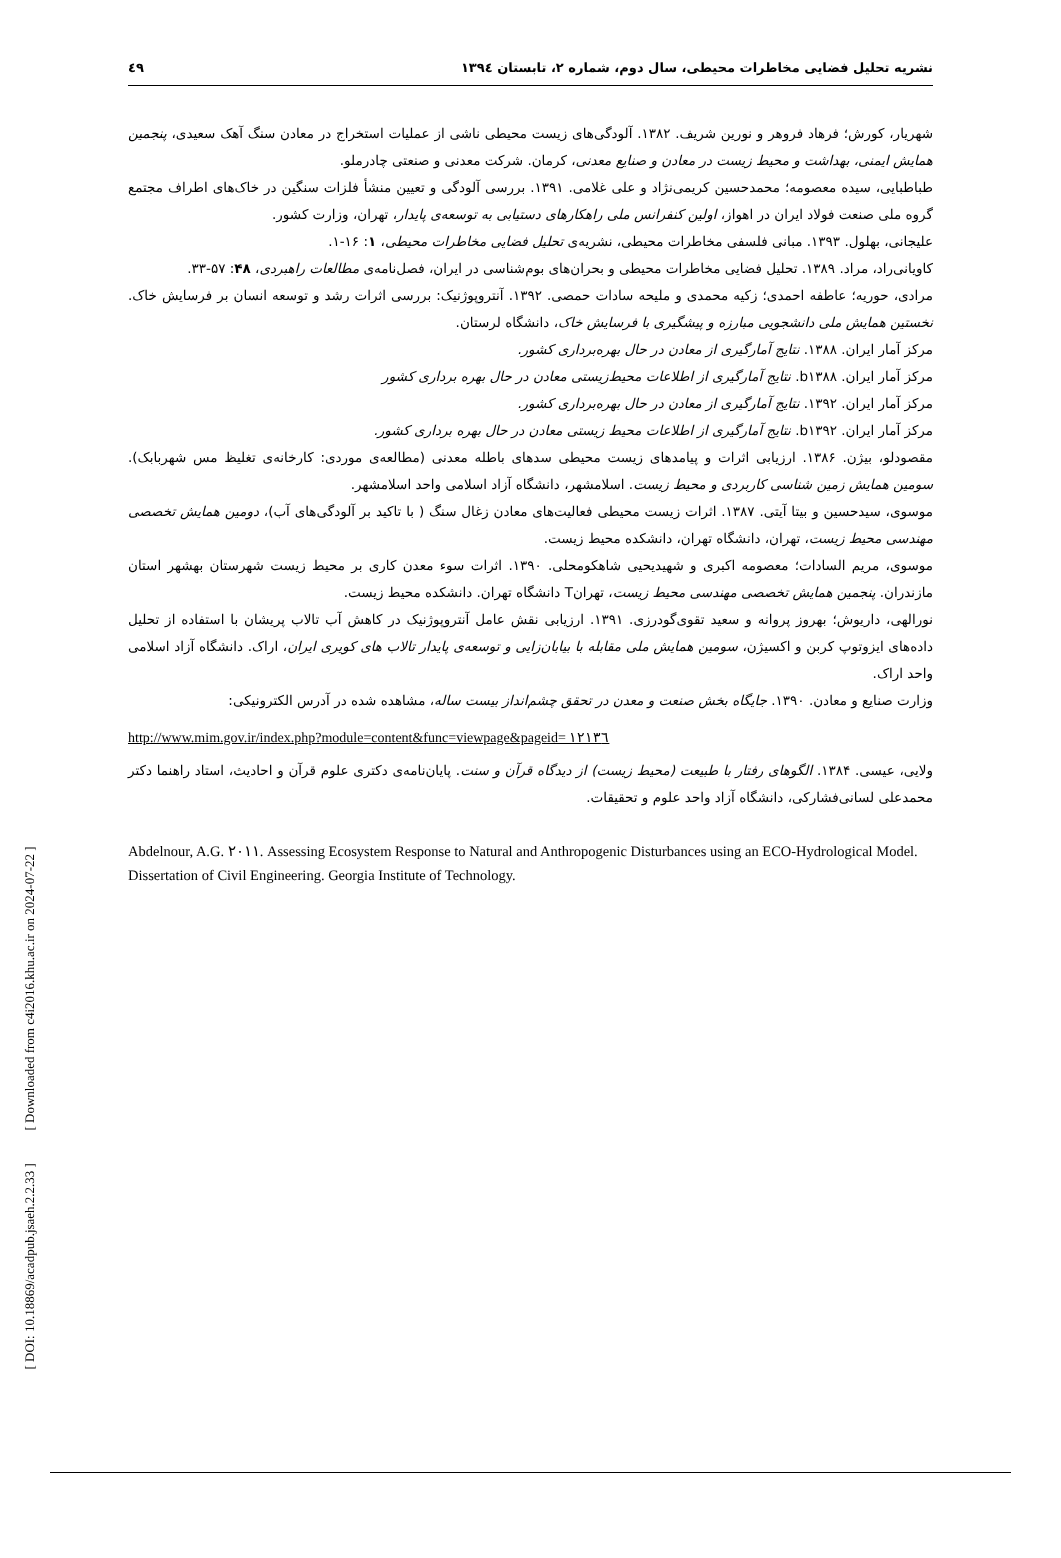نشریه تحلیل فضایی مخاطرات محیطی، سال دوم، شماره ۲، تابستان ۱۳۹٤ ٤۹
شهریار، کورش؛ فرهاد فروهر و نورین شریف. ۱۳۸۲. آلودگی‌های زیست محیطی ناشی از عملیات استخراج در معادن سنگ آهک سعیدی، پنجمین همایش ایمنی، بهداشت و محیط زیست در معادن و صنایع معدنی، کرمان. شرکت معدنی و صنعتی چادرملو.
طباطبایی، سیده معصومه؛ محمدحسین کریمی‌نژاد و علی غلامی. ۱۳۹۱. بررسی آلودگی و تعیین منشأ فلزات سنگین در خاک‌های اطراف مجتمع گروه ملی صنعت فولاد ایران در اهواز، اولین کنفرانس ملی راهکارهای دستیابی به توسعه‌ی پایدار، تهران، وزارت کشور.
علیجانی، بهلول. ۱۳۹۳. مبانی فلسفی مخاطرات محیطی، نشریه‌ی تحلیل فضایی مخاطرات محیطی، ۱: ۱۶-۱.
کاویانی‌راد، مراد. ۱۳۸۹. تحلیل فضایی مخاطرات محیطی و بحران‌های بوم‌شناسی در ایران، فصل‌نامه‌ی مطالعات راهبردی، ۴۸: ۵۷-۳۳.
مرادی، حوریه؛ عاطفه احمدی؛ زکیه محمدی و ملیحه سادات حمصی. ۱۳۹۲. آنتروپوژنیک: بررسی اثرات رشد و توسعه انسان بر فرسایش خاک. نخستین همایش ملی دانشجویی مبارزه و پیشگیری با فرسایش خاک، دانشگاه لرستان.
مرکز آمار ایران. ۱۳۸۸. نتایج آمارگیری از معادن در حال بهره‌برداری کشور.
مرکز آمار ایران. b۱۳۸۸. نتایج آمارگیری از اطلاعات محیط‌زیستی معادن در حال بهره برداری کشور
مرکز آمار ایران. ۱۳۹۲. نتایج آمارگیری از معادن در حال بهره‌برداری کشور.
مرکز آمار ایران. b۱۳۹۲. نتایج آمارگیری از اطلاعات محیط زیستی معادن در حال بهره برداری کشور.
مقصودلو، بیژن. ۱۳۸۶. ارزیابی اثرات و پیامدهای زیست محیطی سدهای باطله معدنی (مطالعه‌ی موردی: کارخانه‌ی تغلیظ مس شهربابک). سومین همایش زمین شناسی کاربردی و محیط زیست. اسلامشهر، دانشگاه آزاد اسلامی واحد اسلامشهر.
موسوی، سیدحسین و بیتا آیتی. ۱۳۸۷. اثرات زیست محیطی فعالیت‌های معادن زغال سنگ ( با تاکید بر آلودگی‌های آب)، دومین همایش تخصصی مهندسی محیط زیست، تهران، دانشگاه تهران، دانشکده محیط زیست.
موسوی، مریم السادات؛ معصومه اکبری و شهیدیحیی شاهکومحلی. ۱۳۹۰. اثرات سوء معدن کاری بر محیط زیست شهرستان بهشهر استان مازندران. پنجمین همایش تخصصی مهندسی محیط زیست، تهرانT دانشگاه تهران. دانشکده محیط زیست.
نورالهی، داریوش؛ بهروز پروانه و سعید تقوی‌گودرزی. ۱۳۹۱. ارزیابی نقش عامل آنتروپوژنیک در کاهش آب تالاب پریشان با استفاده از تحلیل داده‌های ایزوتوپ کربن و اکسیژن، سومین همایش ملی مقابله با بیابان‌زایی و توسعه‌ی پایدار تالاب های کویری ایران، اراک. دانشگاه آزاد اسلامی واحد اراک.
وزارت صنایع و معادن. ۱۳۹۰. جایگاه بخش صنعت و معدن در تحقق چشم‌انداز بیست ساله، مشاهده شده در آدرس الکترونیکی:
http://www.mim.gov.ir/index.php?module=content&func=viewpage&pageid= ۱۲۱۳٦
ولایی، عیسی. ۱۳۸۴. الگوهای رفتار با طبیعت (محیط زیست) از دیدگاه قرآن و سنت. پایان‌نامه‌ی دکتری علوم قرآن و احادیث، استاد راهنما دکتر محمدعلی لسانی‌فشارکی، دانشگاه آزاد واحد علوم و تحقیقات.
Abdelnour, A.G. ۲۰۱۱. Assessing Ecosystem Response to Natural and Anthropogenic Disturbances using an ECO-Hydrological Model. Dissertation of Civil Engineering. Georgia Institute of Technology.
[ DOI: 10.18869/acadpub.jsaeh.2.2.33 ] [ Downloaded from c4i2016.khu.ac.ir on 2024-07-22 ]